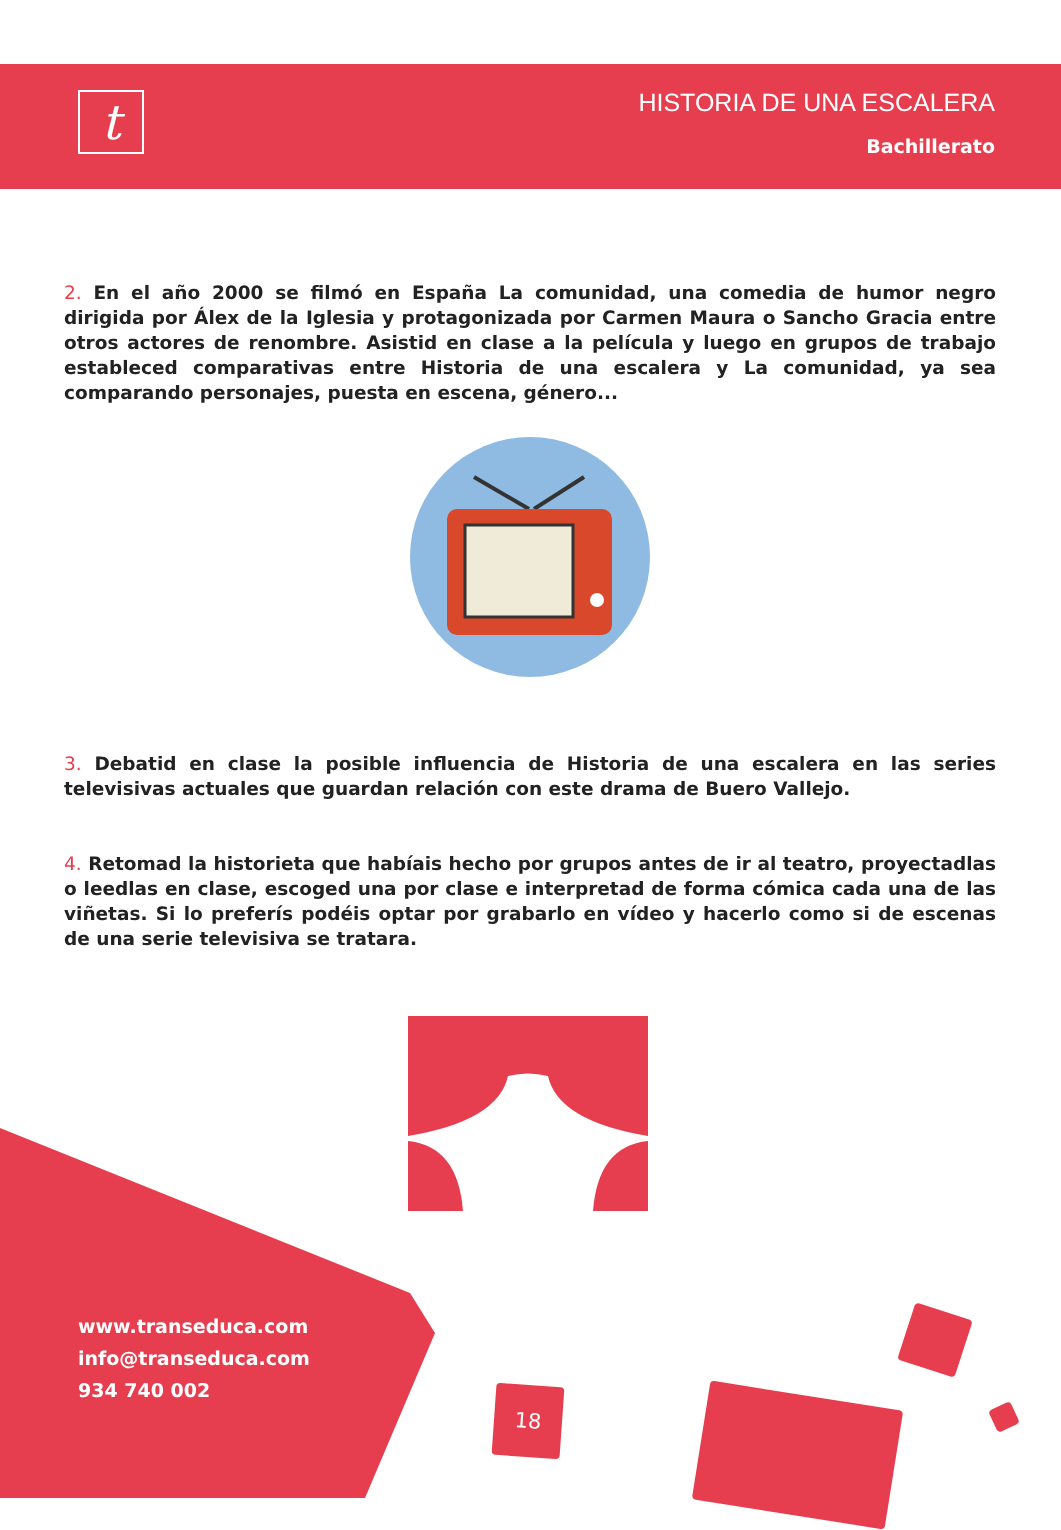t
HISTORIA DE UNA ESCALERA
Bachillerato
2. En el año 2000 se filmó en España La comunidad, una comedia de humor negro dirigida por Álex de la Iglesia y protagonizada por Carmen Maura o Sancho Gracia entre otros actores de renombre. Asistid en clase a la película y luego en grupos de trabajo estableced comparativas entre Historia de una escalera y La comunidad, ya sea comparando personajes, puesta en escena, género...
3. Debatid en clase la posible influencia de Historia de una escalera en las series televisivas actuales que guardan relación con este drama de Buero Vallejo.
4. Retomad la historieta que habíais hecho por grupos antes de ir al teatro, proyectadlas o leedlas en clase, escoged una por clase e interpretad de forma cómica cada una de las viñetas. Si lo preferís podéis optar por grabarlo en vídeo y hacerlo como si de escenas de una serie televisiva se tratara.
www.transeduca.com
info@transeduca.com
934 740 002
18